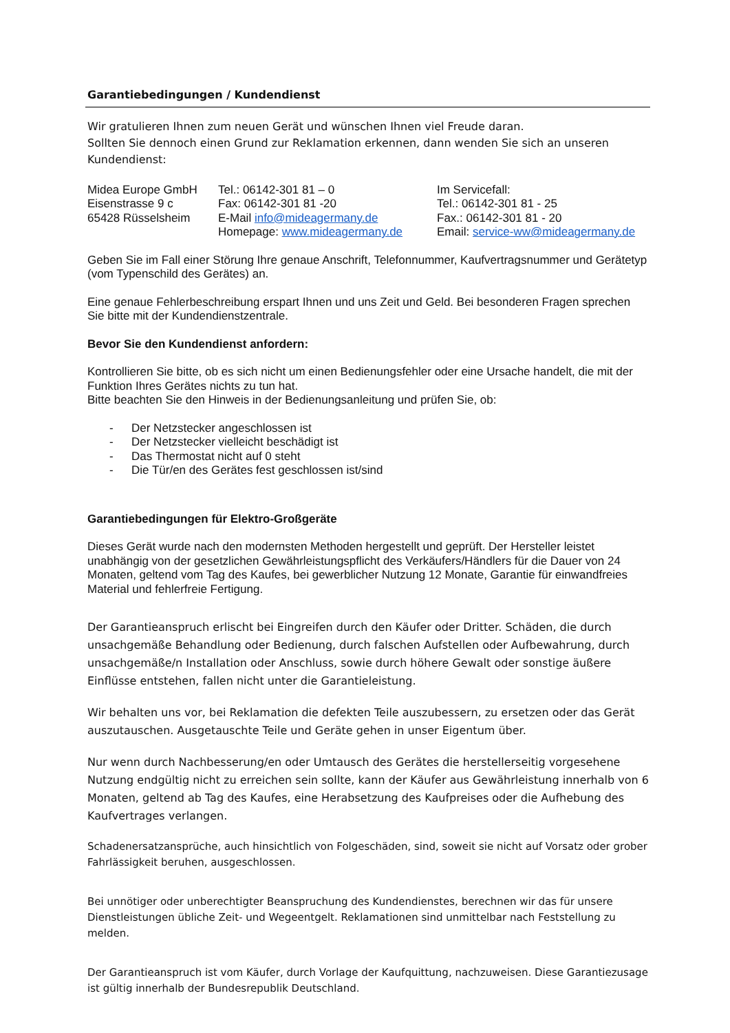Garantiebedingungen / Kundendienst
Wir gratulieren Ihnen zum neuen Gerät und wünschen Ihnen viel Freude daran.
Sollten Sie dennoch einen Grund zur Reklamation erkennen, dann wenden Sie sich an unseren Kundendienst:
Midea Europe GmbH
Eisenstrasse 9 c
65428 Rüsselsheim
Tel.: 06142-301 81 – 0
Fax: 06142-301 81 -20
E-Mail info@mideagermany.de
Homepage: www.mideagermany.de
Im Servicefall:
Tel.: 06142-301 81 - 25
Fax.: 06142-301 81 - 20
Email: service-ww@mideagermany.de
Geben Sie im Fall einer Störung Ihre genaue Anschrift, Telefonnummer, Kaufvertragsnummer und Gerätetyp (vom Typenschild des Gerätes) an.
Eine genaue Fehlerbeschreibung erspart Ihnen und uns Zeit und Geld. Bei besonderen Fragen sprechen Sie bitte mit der Kundendienstzentrale.
Bevor Sie den Kundendienst anfordern:
Kontrollieren Sie bitte, ob es sich nicht um einen Bedienungsfehler oder eine Ursache handelt, die mit der Funktion Ihres Gerätes nichts zu tun hat.
Bitte beachten Sie den Hinweis in der Bedienungsanleitung und prüfen Sie, ob:
- Der Netzstecker angeschlossen ist
- Der Netzstecker vielleicht beschädigt ist
- Das Thermostat nicht auf 0 steht
- Die Tür/en des Gerätes fest geschlossen ist/sind
Garantiebedingungen für Elektro-Großgeräte
Dieses Gerät wurde nach den modernsten Methoden hergestellt und geprüft. Der Hersteller leistet unabhängig von der gesetzlichen Gewährleistungspflicht des Verkäufers/Händlers für die Dauer von 24 Monaten, geltend vom Tag des Kaufes, bei gewerblicher Nutzung 12 Monate, Garantie für einwandfreies Material und fehlerfreie Fertigung.
Der Garantieanspruch erlischt bei Eingreifen durch den Käufer oder Dritter. Schäden, die durch unsachgemäße Behandlung oder Bedienung, durch falschen Aufstellen oder Aufbewahrung, durch unsachgemäße/n Installation oder Anschluss, sowie durch höhere Gewalt oder sonstige äußere Einflüsse entstehen, fallen nicht unter die Garantieleistung.
Wir behalten uns vor, bei Reklamation die defekten Teile auszubessern, zu ersetzen oder das Gerät auszutauschen. Ausgetauschte Teile und Geräte gehen in unser Eigentum über.
Nur wenn durch Nachbesserung/en oder Umtausch des Gerätes die herstellerseitig vorgesehene Nutzung endgültig nicht zu erreichen sein sollte, kann der Käufer aus Gewährleistung innerhalb von 6 Monaten, geltend ab Tag des Kaufes, eine Herabsetzung des Kaufpreises oder die Aufhebung des Kaufvertrages verlangen.
Schadenersatzansprüche, auch hinsichtlich von Folgeschäden, sind, soweit sie nicht auf Vorsatz oder grober Fahrlässigkeit beruhen, ausgeschlossen.
Bei unnötiger oder unberechtigter Beanspruchung des Kundendienstes, berechnen wir das für unsere Dienstleistungen übliche Zeit- und Wegeentgelt. Reklamationen sind unmittelbar nach Feststellung zu melden.
Der Garantieanspruch ist vom Käufer, durch Vorlage der Kaufquittung, nachzuweisen. Diese Garantiezusage ist gültig innerhalb der Bundesrepublik Deutschland.